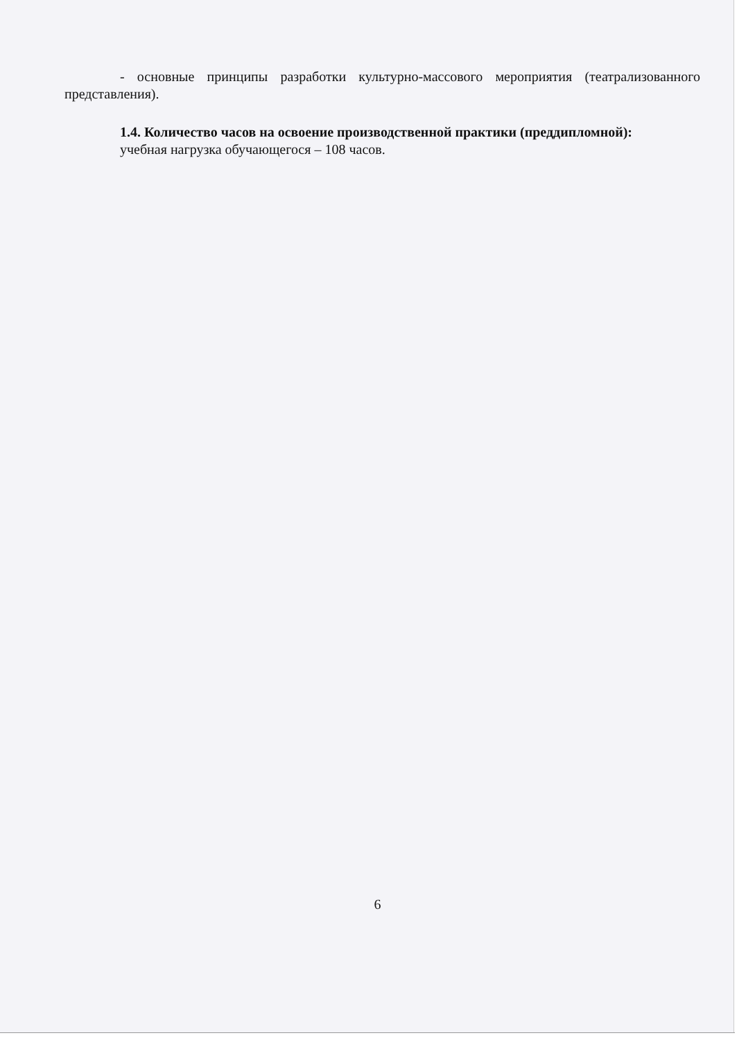- основные принципы разработки культурно-массового мероприятия (театрализованного представления).
1.4. Количество часов на освоение производственной практики (преддипломной):
учебная нагрузка обучающегося – 108 часов.
6